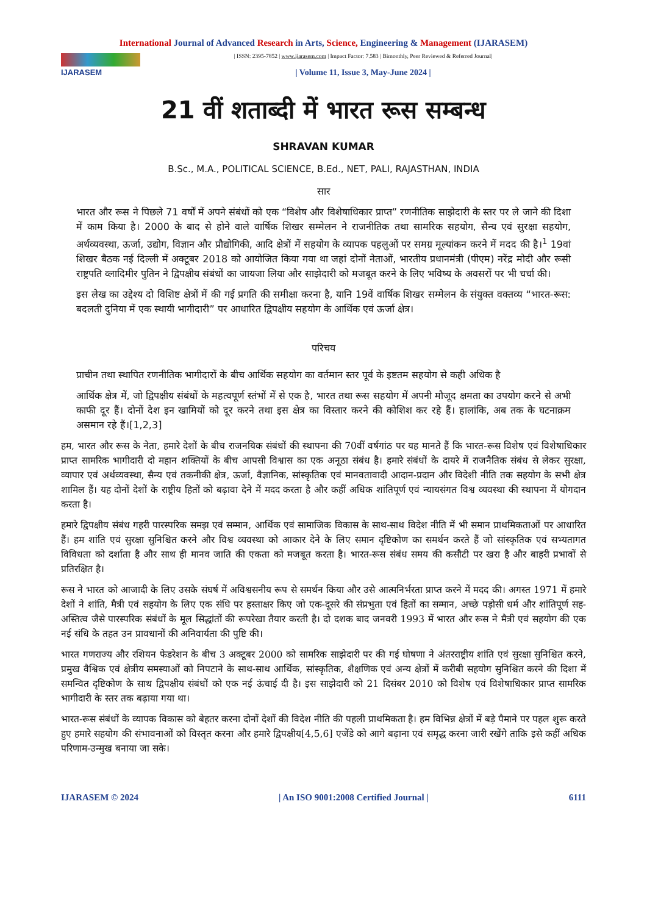International Journal of Advanced Research in Arts, Science, Engineering & Management (IJARASEM)
IJARASEM
| ISSN: 2395-7852 | www.ijarasem.com | Impact Factor: 7.583 | Bimonthly, Peer Reviewed & Referred Journal|
| Volume 11, Issue 3, May-June 2024 |
21 वीं शताब्दी में भारत रूस सम्बन्ध
SHRAVAN KUMAR
B.Sc., M.A., POLITICAL SCIENCE, B.Ed., NET, PALI, RAJASTHAN, INDIA
सार
भारत और रूस ने पिछले 71 वर्षों में अपने संबंधों को एक “विशेष और विशेषाधिकार प्राप्त” रणनीतिक साझेदारी के स्तर पर ले जाने की दिशा में काम किया है। 2000 के बाद से होने वाले वार्षिक शिखर सम्मेलन ने राजनीतिक तथा सामरिक सहयोग, सैन्य एवं सुरक्षा सहयोग, अर्थव्यवस्था, ऊर्जा, उद्योग, विज्ञान और प्रौद्योगिकी, आदि क्षेत्रों में सहयोग के व्यापक पहलुओं पर समग्र मूल्यांकन करने में मदद की है।<sup>1</sup> 19वां शिखर बैठक नई दिल्ली में अक्टूबर 2018 को आयोजित किया गया था जहां दोनों नेताओं, भारतीय प्रधानमंत्री (पीएम) नरेंद्र मोदी और रूसी राष्ट्रपति व्लादिमीर पुतिन ने द्विपक्षीय संबंधों का जायजा लिया और साझेदारी को मजबूत करने के लिए भविष्य के अवसरों पर भी चर्चा की।
इस लेख का उद्देश्य दो विशिष्ट क्षेत्रों में की गई प्रगति की समीक्षा करना है, यानि 19वें वार्षिक शिखर सम्मेलन के संयुक्त वक्तव्य “भारत-रूस: बदलती दुनिया में एक स्थायी भागीदारी” पर आधारित द्विपक्षीय सहयोग के आर्थिक एवं ऊर्जा क्षेत्र।
परिचय
प्राचीन तथा स्थापित रणनीतिक भागीदारों के बीच आर्थिक सहयोग का वर्तमान स्तर पूर्व के इष्टतम सहयोग से कही अधिक है
आर्थिक क्षेत्र में, जो द्विपक्षीय संबंधों के महत्वपूर्ण स्तंभों में से एक है, भारत तथा रूस सहयोग में अपनी मौजूद क्षमता का उपयोग करने से अभी काफी दूर हैं। दोनों देश इन खामियों को दूर करने तथा इस क्षेत्र का विस्तार करने की कोशिश कर रहे हैं। हालांकि, अब तक के घटनाक्रम असमान रहे हैं।[1,2,3]
हम, भारत और रूस के नेता, हमारे देशों के बीच राजनयिक संबंधों की स्थापना की 70वीं वर्षगांठ पर यह मानते हैं कि भारत-रूस विशेष एवं विशेषाधिकार प्राप्त सामरिक भागीदारी दो महान शक्तियों के बीच आपसी विश्वास का एक अनूठा संबंध है। हमारे संबंधों के दायरे में राजनैतिक संबंध से लेकर सुरक्षा, व्यापार एवं अर्थव्यवस्था, सैन्य एवं तकनीकी क्षेत्र, ऊर्जा, वैज्ञानिक, सांस्कृतिक एवं मानवतावादी आदान-प्रदान और विदेशी नीति तक सहयोग के सभी क्षेत्र शामिल हैं। यह दोनों देशों के राष्ट्रीय हितों को बढ़ावा देने में मदद करता है और कहीं अधिक शांतिपूर्ण एवं न्यायसंगत विश्व व्यवस्था की स्थापना में योगदान करता है।
हमारे द्विपक्षीय संबंध गहरी पारस्परिक समझ एवं सम्मान, आर्थिक एवं सामाजिक विकास के साथ-साथ विदेश नीति में भी समान प्राथमिकताओं पर आधारित हैं। हम शांति एवं सुरक्षा सुनिश्चित करने और विश्व व्यवस्था को आकार देने के लिए समान दृष्टिकोण का समर्थन करते हैं जो सांस्कृतिक एवं सभ्यतागत विविधता को दर्शाता है और साथ ही मानव जाति की एकता को मजबूत करता है। भारत-रूस संबंध समय की कसौटी पर खरा है और बाहरी प्रभावों से प्रतिरक्षित है।
रूस ने भारत को आजादी के लिए उसके संघर्ष में अविश्वसनीय रूप से समर्थन किया और उसे आत्मनिर्भरता प्राप्त करने में मदद की। अगस्त 1971 में हमारे देशों ने शांति, मैत्री एवं सहयोग के लिए एक संधि पर हस्ताक्षर किए जो एक-दूसरे की संप्रभुता एवं हितों का सम्मान, अच्छे पड़ोसी धर्म और शांतिपूर्ण सह-अस्तित्व जैसे पारस्परिक संबंधों के मूल सिद्धांतों की रूपरेखा तैयार करती है। दो दशक बाद जनवरी 1993 में भारत और रूस ने मैत्री एवं सहयोग की एक नई संधि के तहत उन प्रावधानों की अनिवार्यता की पुष्टि की।
भारत गणराज्य और रशियन फेडरेशन के बीच 3 अक्टूबर 2000 को सामरिक साझेदारी पर की गई घोषणा ने अंतरराष्ट्रीय शांति एवं सुरक्षा सुनिश्चित करने, प्रमुख वैश्विक एवं क्षेत्रीय समस्याओं को निपटाने के साथ-साथ आर्थिक, सांस्कृतिक, शैक्षणिक एवं अन्य क्षेत्रों में करीबी सहयोग सुनिश्चित करने की दिशा में समन्वित दृष्टिकोण के साथ द्विपक्षीय संबंधों को एक नई ऊंचाई दी है। इस साझेदारी को 21 दिसंबर 2010 को विशेष एवं विशेषाधिकार प्राप्त सामरिक भागीदारी के स्तर तक बढ़ाया गया था।
भारत-रूस संबंधों के व्यापक विकास को बेहतर करना दोनों देशों की विदेश नीति की पहली प्राथमिकता है। हम विभिन्न क्षेत्रों में बड़े पैमाने पर पहल शुरू करते हुए हमारे सहयोग की संभावनाओं को विस्तृत करना और हमारे द्विपक्षीय[4,5,6] एजेंडे को आगे बढ़ाना एवं समृद्ध करना जारी रखेंगे ताकि इसे कहीं अधिक परिणाम-उन्मुख बनाया जा सके।
IJARASEM © 2024 | An ISO 9001:2008 Certified Journal | 6111